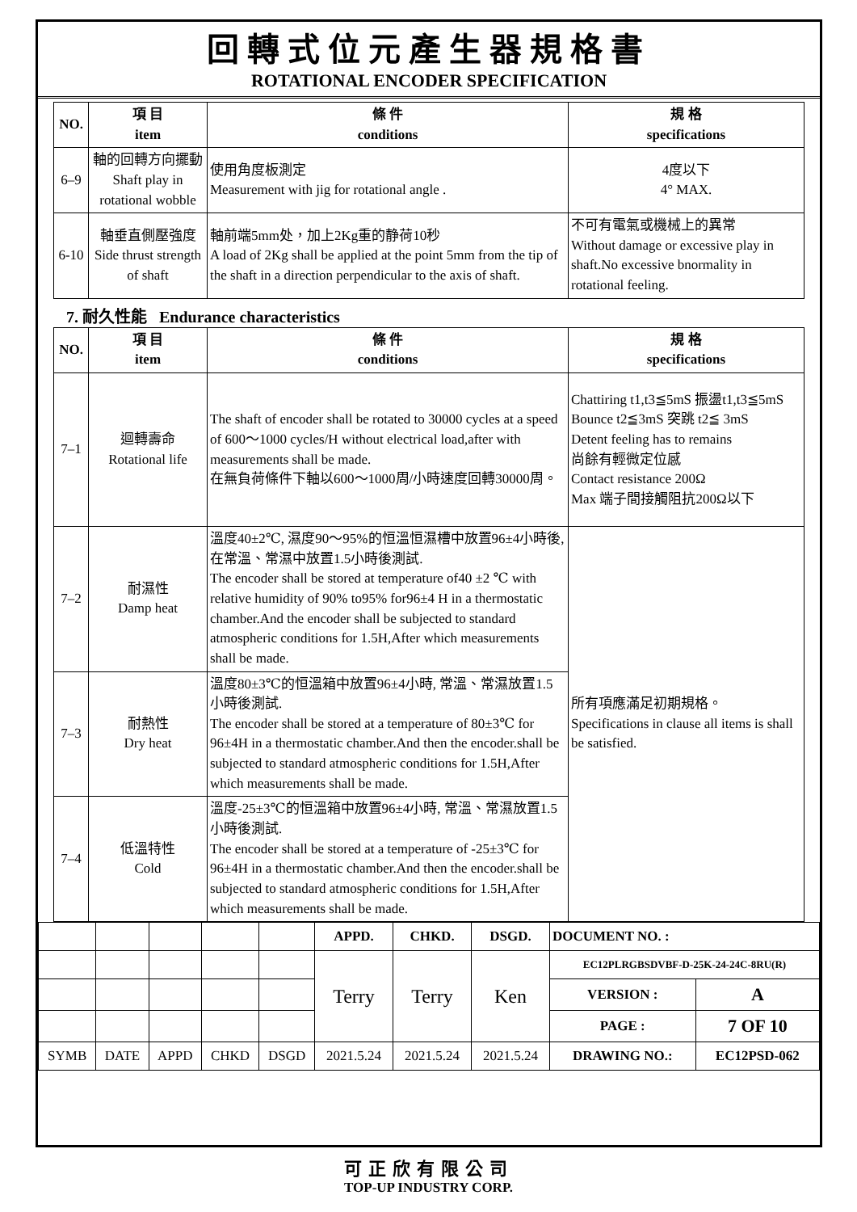回轉式位元產生器規格書
ROTATIONAL ENCODER SPECIFICATION
| NO. | 項 目 item | 條 件 conditions | 規 格 specifications |
| --- | --- | --- | --- |
| 6–9 | 軸的回轉方向擺動 Shaft play in rotational wobble | 使用角度板測定 Measurement with jig for rotational angle . | 4度以下 4° MAX. |
| 6-10 | 軸垂直側壓強度 Side thrust strength of shaft | 軸前端5mm处，加上2Kg重的静荷10秒 A load of 2Kg shall be applied at the point 5mm from the tip of the shaft in a direction perpendicular to the axis of shaft. | 不可有電氣或機械上的異常 Without damage or excessive play in shaft.No excessive bnormality in rotational feeling. |
7. 耐久性能 Endurance characteristics
| NO. | 項 目 item | 條 件 conditions | 規 格 specifications |
| --- | --- | --- | --- |
| 7–1 | 迴轉壽命 Rotational life | The shaft of encoder shall be rotated to 30000 cycles at a speed of 600～1000 cycles/H without electrical load,after with measurements shall be made. 在無負荷條件下軸以600～1000周/小時速度回轉30000周。 | Chattiring t1,t3≦5mS 振盪t1,t3≦5mS Bounce t2≦3mS 突跳 t2≦ 3mS Detent feeling has to remains 尚餘有輕微定位感 Contact resistance 200Ω Max 端子間接觸阻抗200Ω以下 |
| 7–2 | 耐濕性 Damp heat | 溫度40±2℃, 濕度90～95%的恒溫恒濕槽中放置96±4小時後, 在常溫、常濕中放置1.5小時後測試. The encoder shall be stored at temperature of40 ±2 ℃ with relative humidity of 90% to95% for96±4 H in a thermostatic chamber.And the encoder shall be subjected to standard atmospheric conditions for 1.5H,After which measurements shall be made. | 所有項應滿足初期規格。 Specifications in clause all items is shall be satisfied. |
| 7–3 | 耐熱性 Dry heat | 溫度80±3℃的恒溫箱中放置96±4小時, 常溫、常濕放置1.5小時後測試. The encoder shall be stored at a temperature of 80±3℃ for 96±4H in a thermostatic chamber.And then the encoder.shall be subjected to standard atmospheric conditions for 1.5H,After which measurements shall be made. | |
| 7–4 | 低溫特性 Cold | 溫度-25±3℃的恒溫箱中放置96±4小時, 常溫、常濕放置1.5小時後測試. The encoder shall be stored at a temperature of -25±3℃ for 96±4H in a thermostatic chamber.And then the encoder.shall be subjected to standard atmospheric conditions for 1.5H,After which measurements shall be made. | |
| | | | | | APPD. | CHKD. | DSGD. | DOCUMENT NO. : | |
| | | | | | Terry | Terry | Ken | EC12PLRGBSDVBF-D-25K-24-24C-8RU(R) | |
| | | | | | | | | VERSION : | A |
| | | | | | | | | PAGE : | 7 OF 10 |
| SYMB | DATE | APPD | CHKD | DSGD | 2021.5.24 | 2021.5.24 | 2021.5.24 | DRAWING NO.: | EC12PSD-062 |
可正欣有限公司
TOP-UP INDUSTRY CORP.